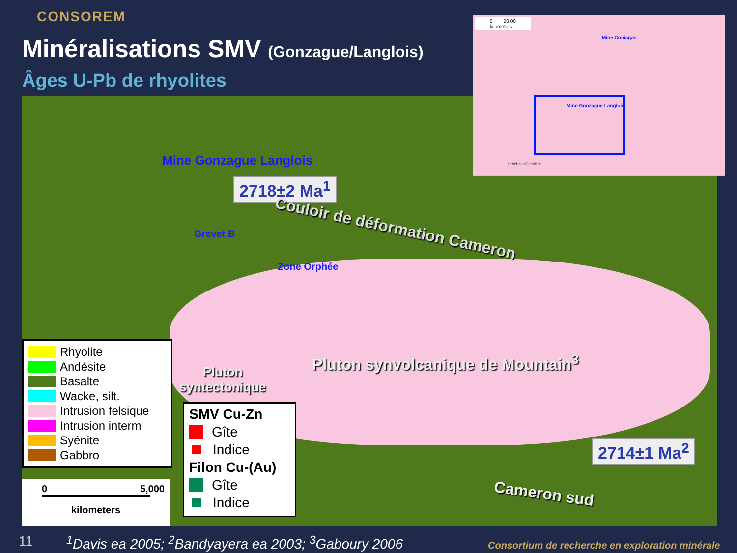CONSOREM
Minéralisations SMV (Gonzague/Langlois)
Âges U-Pb de rhyolites
Mine Gonzague Langlois
2718±2 Ma<sup>1</sup>
Grevet B Couloir de déformation Cameron
Zone Orphée
Pluton synvolcanique de Mountain<sup>3</sup>
Pluton
syntectonique
2714±1 Ma<sup>2</sup>
Cameron sud
0 20,00
kilometers
Mine Coniagas
Mine Gonzague Langlois
Lebel-sur-Quévillon
Rhyolite
Andésite
Basalte
Wacke, silt.
Intrusion felsique
Intrusion interm
Syénite
Gabbro
SMV Cu-Zn
Gîte
Indice
Filon Cu-(Au)
Gîte
Indice
0 5,000
kilometers
11
<sup>1</sup> Davis ea 2005; <sup>2</sup>Bandyayera ea 2003; <sup>3</sup>Gaboury 2006
Consortium de recherche en exploration minérale